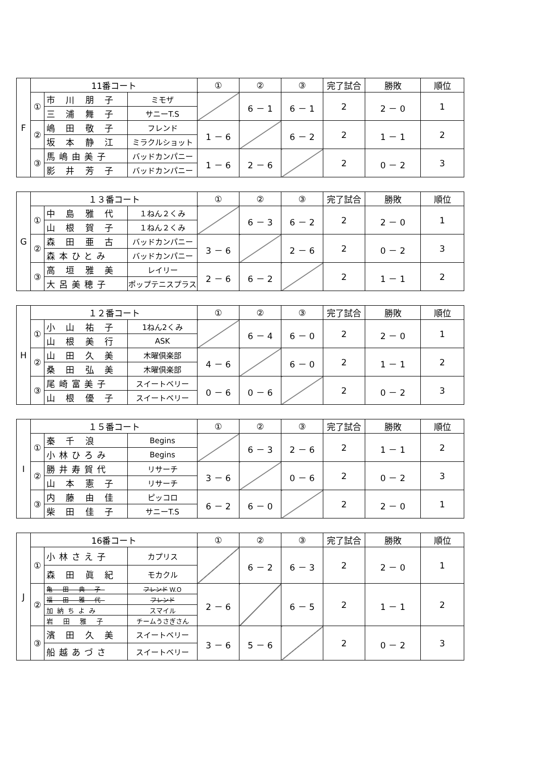| F | 11番コート | | | ① | ② | ③ | 完了試合 | 勝敗 | 順位 |
| | ① | 市 川 朋 子 | ミモザ | | 6 － 1 | 6 － 1 | 2 | 2 － 0 | 1 |
| | | 三 浦 舞 子 | サニーT.S | | | | | | |
| | ② | 嶋 田 敬 子 | フレンド | 1 － 6 | | 6 － 2 | 2 | 1 － 1 | 2 |
| | | 坂 本 静 江 | ミラクルショット | | | | | | |
| | ③ | 馬嶋由美子 | バッドカンパニー | 1 － 6 | 2 － 6 | | 2 | 0 － 2 | 3 |
| | | 影 井 芳 子 | バッドカンパニー | | | | | | |
| G | １３番コート | | | ① | ② | ③ | 完了試合 | 勝敗 | 順位 |
| | ① | 中 島 雅 代 | １ねん２くみ | | 6 － 3 | 6 － 2 | 2 | 2 － 0 | 1 |
| | | 山 根 賀 子 | １ねん２くみ | | | | | | |
| | ② | 森 田 亜 古 | バッドカンパニー | 3 － 6 | | 2 － 6 | 2 | 0 － 2 | 3 |
| | | 森本ひとみ | バッドカンパニー | | | | | | |
| | ③ | 高 垣 雅 美 | レイリー | 2 － 6 | 6 － 2 | | 2 | 1 － 1 | 2 |
| | | 大呂美穂子 | ポップテニスプラス | | | | | | |
| H | １２番コート | | | ① | ② | ③ | 完了試合 | 勝敗 | 順位 |
| | ① | 小 山 祐 子 | 1ねん2くみ | | 6 － 4 | 6 － 0 | 2 | 2 － 0 | 1 |
| | | 山 根 美 行 | ASK | | | | | | |
| | ② | 山 田 久 美 | 木曜倶楽部 | 4 － 6 | | 6 － 0 | 2 | 1 － 1 | 2 |
| | | 桑 田 弘 美 | 木曜倶楽部 | | | | | | |
| | ③ | 尾崎富美子 | スイートベリー | 0 － 6 | 0 － 6 | | 2 | 0 － 2 | 3 |
| | | 山 根 優 子 | スイートベリー | | | | | | |
| I | １５番コート | | | ① | ② | ③ | 完了試合 | 勝敗 | 順位 |
| | ① | 秦 千 浪 | Begins | | 6 － 3 | 2 － 6 | 2 | 1 － 1 | 2 |
| | | 小林ひろみ | Begins | | | | | | |
| | ② | 勝井寿賀代 | リサーチ | 3 － 6 | | 0 － 6 | 2 | 0 － 2 | 3 |
| | | 山 本 憲 子 | リサーチ | | | | | | |
| | ③ | 内 藤 由 佳 | ピッコロ | 6 － 2 | 6 － 0 | | 2 | 2 － 0 | 1 |
| | | 柴 田 佳 子 | サニーT.S | | | | | | |
| J | 16番コート | | | ① | ② | ③ | 完了試合 | 勝敗 | 順位 |
| | ① | 小林さえ子 | カプリス | | 6 － 2 | 6 － 3 | 2 | 2 － 0 | 1 |
| | | 森 田 眞 紀 | モカクル | | | | | | |
| | ② | 亀 田 典 子 | フレンド W.O | 2 － 6 | | 6 － 5 | 2 | 1 － 1 | 2 |
| | | 福 田 雅 代 | フレンド | | | | | | |
| | | 加納ちよみ | スマイル | | | | | | |
| | | 岩 田 雅 子 | チームうさぎさん | | | | | | |
| | ③ | 濱 田 久 美 | スイートベリー | 3 － 6 | 5 － 6 | | 2 | 0 － 2 | 3 |
| | | 船越あづさ | スイートベリー | | | | | | |